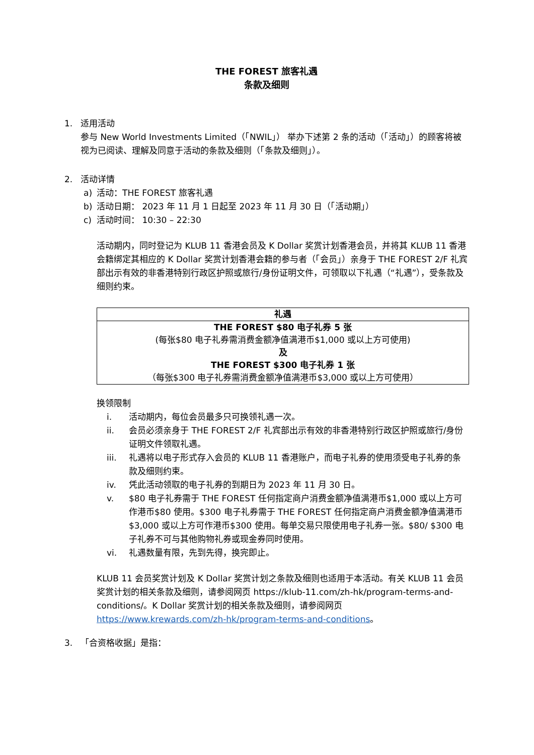THE FOREST 旅客礼遇
条款及细则
1. 适用活动
参与 New World Investments Limited（「NWIL」） 举办下述第 2 条的活动（「活动」）的顾客将被视为已阅读、理解及同意于活动的条款及细则（「条款及细则」）。
2. 活动详情
a) 活动：THE FOREST 旅客礼遇
b) 活动日期： 2023 年 11 月 1 日起至 2023 年 11 月 30 日（「活动期」）
c) 活动时间： 10:30 – 22:30
活动期内，同时登记为 KLUB 11 香港会员及 K Dollar 奖赏计划香港会员，并将其 KLUB 11 香港会籍绑定其相应的 K Dollar 奖赏计划香港会籍的参与者（「会员」）亲身于 THE FOREST 2/F 礼宾部出示有效的非香港特别行政区护照或旅行/身份证明文件，可领取以下礼遇（“礼遇”），受条款及细则约束。
| 礼遇 |
| --- |
| THE FOREST $80 电子礼券 5 张 (每张$80 电子礼券需消费金额净值满港币$1,000 或以上方可使用) 及 THE FOREST $300 电子礼券 1 张 （每张$300 电子礼券需消费金额净值满港币$3,000 或以上方可使用） |
换领限制
i. 活动期内，每位会员最多只可换领礼遇一次。
ii. 会员必须亲身于 THE FOREST 2/F 礼宾部出示有效的非香港特别行政区护照或旅行/身份证明文件领取礼遇。
iii. 礼遇将以电子形式存入会员的 KLUB 11 香港账户，而电子礼券的使用须受电子礼券的条款及细则约束。
iv. 凭此活动领取的电子礼券的到期日为 2023 年 11 月 30 日。
v. $80 电子礼券需于 THE FOREST 任何指定商户消费金额净值满港币$1,000 或以上方可作港币$80 使用。$300 电子礼券需于 THE FOREST 任何指定商户消费金额净值满港币$3,000 或以上方可作港币$300 使用。每单交易只限使用电子礼券一张。$80/ $300 电子礼券不可与其他购物礼券或现金券同时使用。
vi. 礼遇数量有限，先到先得，换完即止。
KLUB 11 会员奖赏计划及 K Dollar 奖赏计划之条款及细则也适用于本活动。有关 KLUB 11 会员奖赏计划的相关条款及细则，请参阅网页 https://klub-11.com/zh-hk/program-terms-and-conditions/。K Dollar 奖赏计划的相关条款及细则，请参阅网页 https://www.krewards.com/zh-hk/program-terms-and-conditions。
3. 「合资格收据」是指：